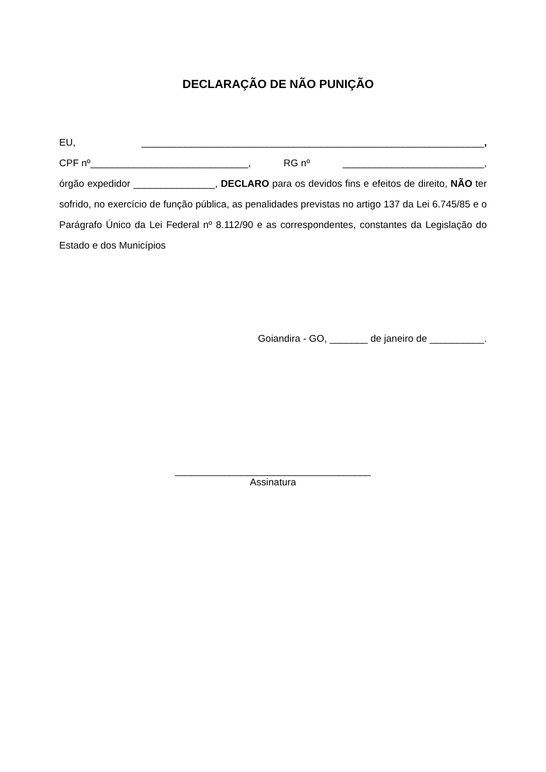DECLARAÇÃO DE NÃO PUNIÇÃO
EU, _______________________________________________________________,
CPF nº_____________________________, RG nº __________________________,
órgão expedidor _______________, DECLARO para os devidos fins e efeitos de direito, NÃO ter sofrido, no exercício de função pública, as penalidades previstas no artigo 137 da Lei 6.745/85 e o Parágrafo Único da Lei Federal nº 8.112/90 e as correspondentes, constantes da Legislação do Estado e dos Municípios
Goiandira - GO, _______ de janeiro de __________.
____________________________________
Assinatura